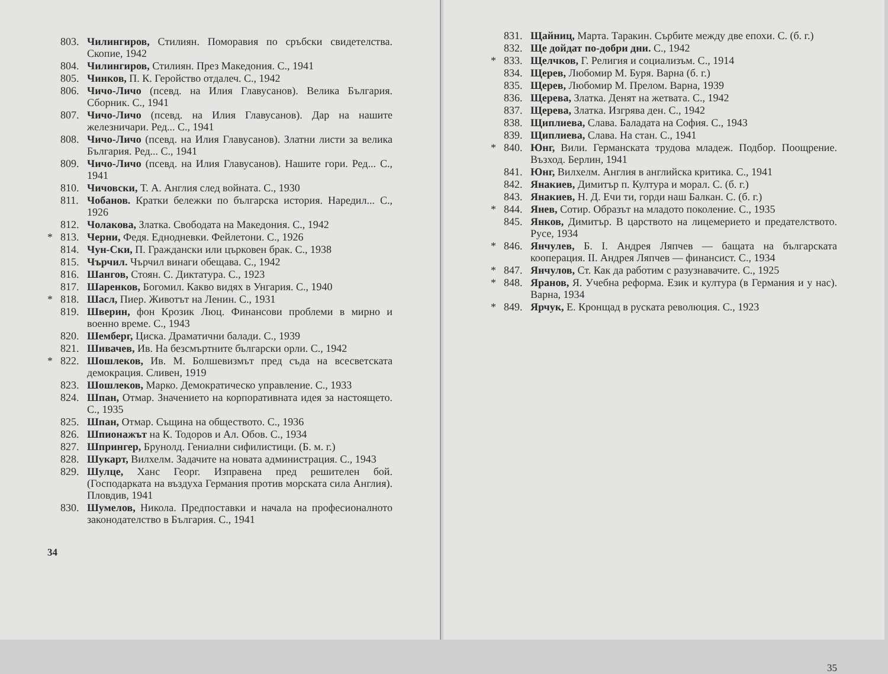803. Чилингиров, Стилиян. Поморавия по сръбски свидетелства. Скопие, 1942
804. Чилингиров, Стилиян. През Македония. С., 1941
805. Чинков, П. К. Геройство отдалеч. С., 1942
806. Чичо-Личо (псевд. на Илия Главусанов). Велика България. Сборник. С., 1941
807. Чичо-Личо (псевд. на Илия Главусанов). Дар на нашите железничари. Ред... С., 1941
808. Чичо-Личо (псевд. на Илия Главусанов). Златни листи за велика България. Ред... С., 1941
809. Чичо-Личо (псевд. на Илия Главусанов). Нашите гори. Ред... С., 1941
810. Чичовски, Т. А. Англия след войната. С., 1930
811. Чобанов. Кратки бележки по българска история. Наредил... С., 1926
812. Чолакова, Златка. Свободата на Македония. С., 1942
* 813. Черни, Федя. Еднодневки. Фейлетони. С., 1926
814. Чун-Ски, П. Граждански или църковен брак. С., 1938
815. Чърчил. Чърчил винаги обещава. С., 1942
816. Шангов, Стоян. С. Диктатура. С., 1923
817. Шаренков, Богомил. Какво видях в Унгария. С., 1940
* 818. Шасл, Пиер. Животът на Ленин. С., 1931
819. Шверин, фон Крозик Люц. Финансови проблеми в мирно и военно време. С., 1943
820. Шемберг, Циска. Драматични балади. С., 1939
821. Шивачев, Ив. На безсмъртните български орли. С., 1942
* 822. Шошлеков, Ив. М. Болшевизмът пред съда на всесветската демокрация. Сливен, 1919
823. Шошлеков, Марко. Демократическо управление. С., 1933
824. Шпан, Отмар. Значението на корпоративната идея за настоящето. С., 1935
825. Шпан, Отмар. Същина на обществото. С., 1936
826. Шпионажът на К. Тодоров и Ал. Обов. С., 1934
827. Шпрингер, Брунолд. Гениални сифилистици. (Б. м. г.)
828. Шукарт, Вилхелм. Задачите на новата администрация. С., 1943
829. Шулце, Ханс Георг. Изправена пред решителен бой. (Господарката на въздуха Германия против морската сила Англия). Пловдив, 1941
830. Шумелов, Никола. Предпоставки и начала на професионалното законодателство в България. С., 1941
34
831. Щайниц, Марта. Таракин. Сърбите между две епохи. С. (б. г.)
832. Ще дойдат по-добри дни. С., 1942
* 833. Щелчков, Г. Религия и социализъм. С., 1914
834. Щерев, Любомир М. Буря. Варна (б. г.)
835. Щерев, Любомир М. Прелом. Варна, 1939
836. Щерева, Златка. Денят на жетвата. С., 1942
837. Щерева, Златка. Изгрява ден. С., 1942
838. Щиплиева, Слава. Баладата на София. С., 1943
839. Щиплиева, Слава. На стан. С., 1941
* 840. Юнг, Вили. Германската трудова младеж. Подбор. Поощрение. Възход. Берлин, 1941
841. Юнг, Вилхелм. Англия в английска критика. С., 1941
842. Янакиев, Димитър п. Култура и морал. С. (б. г.)
843. Янакиев, Н. Д. Ечи ти, горди наш Балкан. С. (б. г.)
* 844. Янев, Сотир. Образът на младото поколение. С., 1935
845. Янков, Димитър. В царството на лицемерието и предателството. Русе, 1934
* 846. Янчулев, Б. I. Андрея Ляпчев — бащата на българската кооперация. II. Андрея Ляпчев — финансист. С., 1934
* 847. Янчулов, Ст. Как да работим с разузнавачите. С., 1925
* 848. Яранов, Я. Учебна реформа. Език и култура (в Германия и у нас). Варна, 1934
* 849. Ярчук, Е. Кронщад в руската революция. С., 1923
35